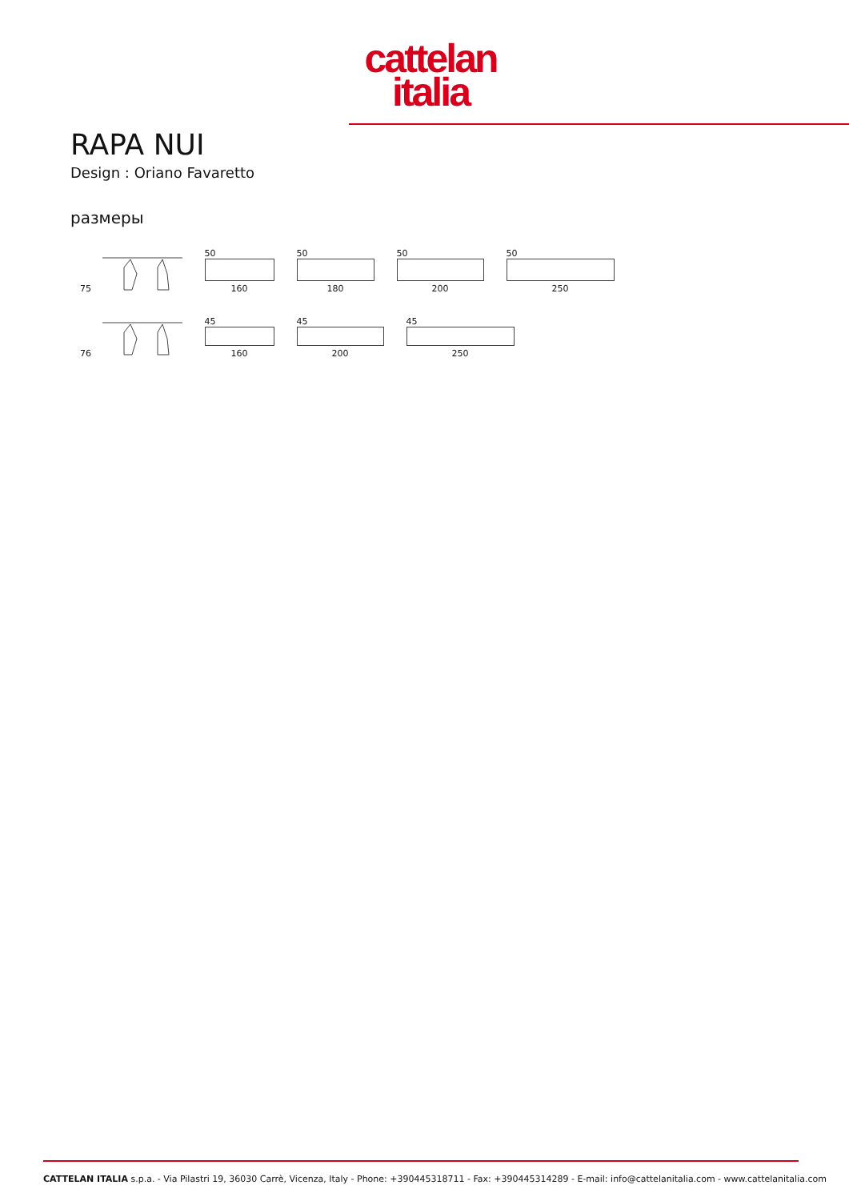cattelan
italia
RAPA NUI
Design : Oriano Favaretto
размеры
75
50
160
50
180
50
200
50
250
76
45
160
45
200
45
250
CATTELAN ITALIA s.p.a. - Via Pilastri 19, 36030 Carrè, Vicenza, Italy - Phone: +390445318711 - Fax: +390445314289 - E-mail: info@cattelanitalia.com - www.cattelanitalia.com